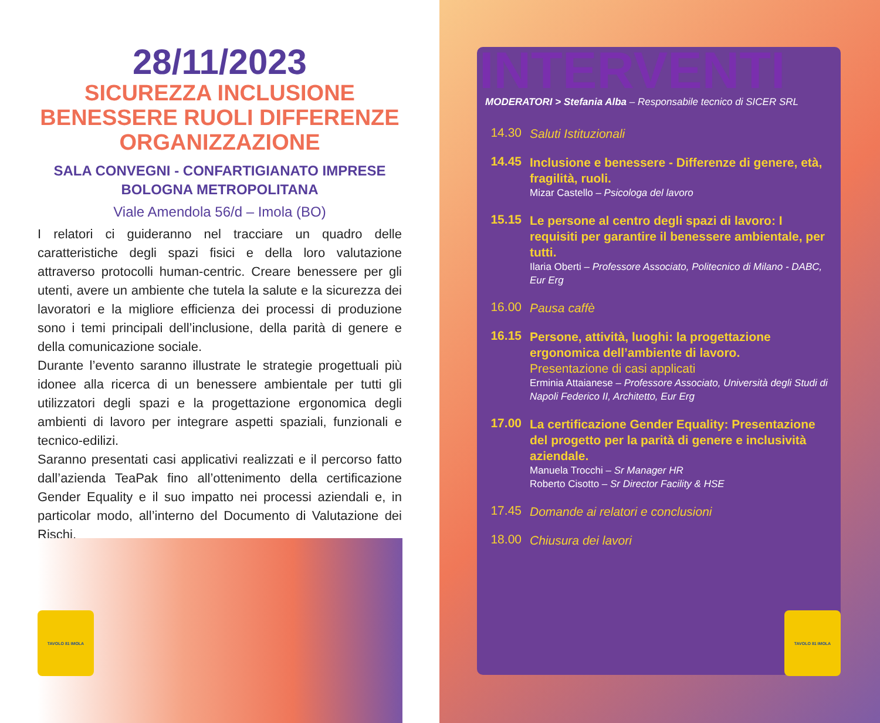28/11/2023
SICUREZZA INCLUSIONE
BENESSERE RUOLI DIFFERENZE
ORGANIZZAZIONE
SALA CONVEGNI - CONFARTIGIANATO IMPRESE
BOLOGNA METROPOLITANA
Viale Amendola 56/d – Imola (BO)
I relatori ci guideranno nel tracciare un quadro delle caratteristiche degli spazi fisici e della loro valutazione attraverso protocolli human-centric. Creare benessere per gli utenti, avere un ambiente che tutela la salute e la sicurezza dei lavoratori e la migliore efficienza dei processi di produzione sono i temi principali dell’inclusione, della parità di genere e della comunicazione sociale.
Durante l’evento saranno illustrate le strategie progettuali più idonee alla ricerca di un benessere ambientale per tutti gli utilizzatori degli spazi e la progettazione ergonomica degli ambienti di lavoro per integrare aspetti spaziali, funzionali e tecnico-edilizi.
Saranno presentati casi applicativi realizzati e il percorso fatto dall’azienda TeaPak fino all’ottenimento della certificazione Gender Equality e il suo impatto nei processi aziendali e, in particolar modo, all’interno del Documento di Valutazione dei Rischi.
TAVOLO 81 IMOLA
INTERVENTI
MODERATORI > Stefania Alba – Responsabile tecnico di SICER SRL
14.30
Saluti Istituzionali
14.45
Inclusione e benessere - Differenze di genere, età, fragilità, ruoli.
Mizar Castello – Psicologa del lavoro
15.15
Le persone al centro degli spazi di lavoro: I requisiti per garantire il benessere ambientale, per tutti.
Ilaria Oberti – Professore Associato, Politecnico di Milano - DABC, Eur Erg
16.00
Pausa caffè
16.15
Persone, attività, luoghi: la progettazione ergonomica dell’ambiente di lavoro.
Presentazione di casi applicati
Erminia Attaianese – Professore Associato, Università degli Studi di Napoli Federico II, Architetto, Eur Erg
17.00
La certificazione Gender Equality: Presentazione del progetto per la parità di genere e inclusività aziendale.
Manuela Trocchi – Sr Manager HR
Roberto Cisotto – Sr Director Facility & HSE
17.45
Domande ai relatori e conclusioni
18.00
Chiusura dei lavori
TAVOLO 81 IMOLA